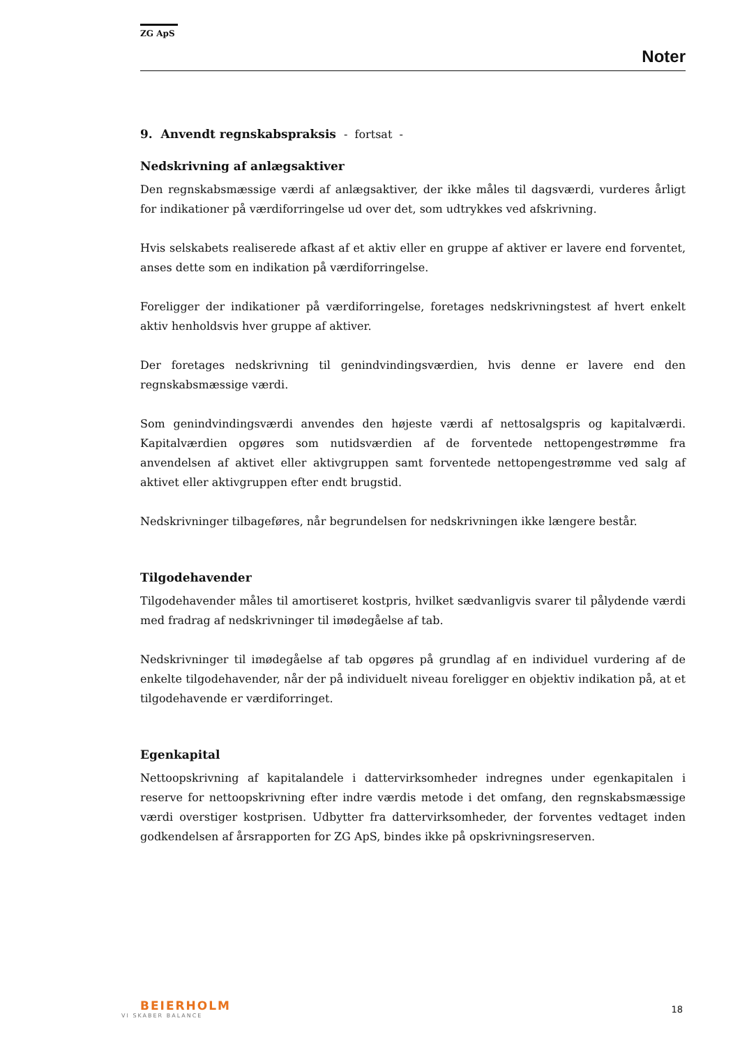ZG ApS
Noter
9. Anvendt regnskabspraksis - fortsat -
Nedskrivning af anlægsaktiver
Den regnskabsmæssige værdi af anlægsaktiver, der ikke måles til dagsværdi, vurderes årligt for indikationer på værdiforringelse ud over det, som udtrykkes ved afskrivning.
Hvis selskabets realiserede afkast af et aktiv eller en gruppe af aktiver er lavere end forventet, anses dette som en indikation på værdiforringelse.
Foreligger der indikationer på værdiforringelse, foretages nedskrivningstest af hvert enkelt aktiv henholdsvis hver gruppe af aktiver.
Der foretages nedskrivning til genindvindingsværdien, hvis denne er lavere end den regnskabsmæssige værdi.
Som genindvindingsværdi anvendes den højeste værdi af nettosalgspris og kapitalværdi. Kapitalværdien opgøres som nutidsværdien af de forventede nettopengestrømme fra anvendelsen af aktivet eller aktivgruppen samt forventede nettopengestrømme ved salg af aktivet eller aktivgruppen efter endt brugstid.
Nedskrivninger tilbageføres, når begrundelsen for nedskrivningen ikke længere består.
Tilgodehavender
Tilgodehavender måles til amortiseret kostpris, hvilket sædvanligvis svarer til pålydende værdi med fradrag af nedskrivninger til imødegåelse af tab.
Nedskrivninger til imødegåelse af tab opgøres på grundlag af en individuel vurdering af de enkelte tilgodehavender, når der på individuelt niveau foreligger en objektiv indikation på, at et tilgodehavende er værdiforringet.
Egenkapital
Nettoopskrivning af kapitalandele i dattervirksomheder indregnes under egenkapitalen i reserve for nettoopskrivning efter indre værdis metode i det omfang, den regnskabsmæssige værdi overstiger kostprisen. Udbytter fra dattervirksomheder, der forventes vedtaget inden godkendelsen af årsrapporten for ZG ApS, bindes ikke på opskrivningsreserven.
BEIERHOLM
VI SKABER BALANCE
18